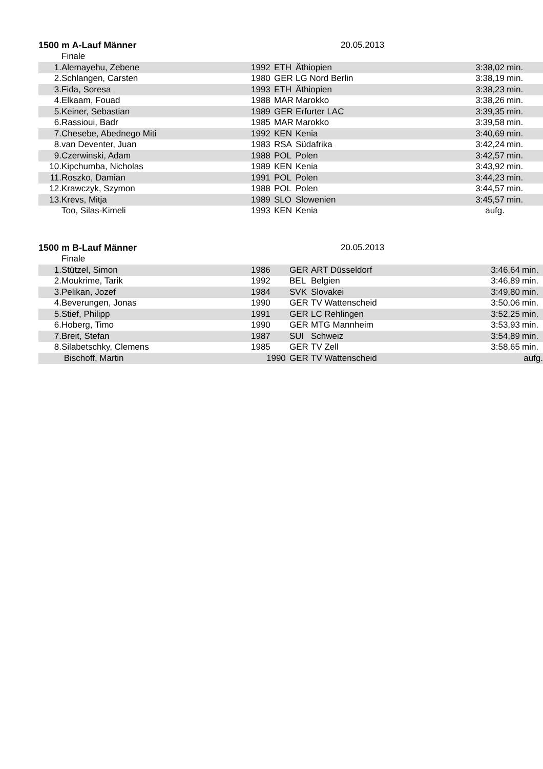1500 m A-Lauf Männer 20.05.2013
Finale
| 1. | Alemayehu, Zebene | 1992 | ETH | Äthiopien | 3:38,02 | min. |
| 2. | Schlangen, Carsten | 1980 | GER | LG Nord Berlin | 3:38,19 | min. |
| 3. | Fida, Soresa | 1993 | ETH | Äthiopien | 3:38,23 | min. |
| 4. | Elkaam, Fouad | 1988 | MAR | Marokko | 3:38,26 | min. |
| 5. | Keiner, Sebastian | 1989 | GER | Erfurter LAC | 3:39,35 | min. |
| 6. | Rassioui, Badr | 1985 | MAR | Marokko | 3:39,58 | min. |
| 7. | Chesebe, Abednego Miti | 1992 | KEN | Kenia | 3:40,69 | min. |
| 8. | van Deventer, Juan | 1983 | RSA | Südafrika | 3:42,24 | min. |
| 9. | Czerwinski, Adam | 1988 | POL | Polen | 3:42,57 | min. |
| 10. | Kipchumba, Nicholas | 1989 | KEN | Kenia | 3:43,92 | min. |
| 11. | Roszko, Damian | 1991 | POL | Polen | 3:44,23 | min. |
| 12. | Krawczyk, Szymon | 1988 | POL | Polen | 3:44,57 | min. |
| 13. | Krevs, Mitja | 1989 | SLO | Slowenien | 3:45,57 | min. |
| | Too, Silas-Kimeli | 1993 | KEN | Kenia | aufg. | |
1500 m B-Lauf Männer 20.05.2013
Finale
| 1. | Stützel, Simon | 1986 | GER | ART Düsseldorf | 3:46,64 | min. |
| 2. | Moukrime, Tarik | 1992 | BEL | Belgien | 3:46,89 | min. |
| 3. | Pelikan, Jozef | 1984 | SVK | Slovakei | 3:49,80 | min. |
| 4. | Beverungen, Jonas | 1990 | GER | TV Wattenscheid | 3:50,06 | min. |
| 5. | Stief, Philipp | 1991 | GER | LC Rehlingen | 3:52,25 | min. |
| 6. | Hoberg, Timo | 1990 | GER | MTG Mannheim | 3:53,93 | min. |
| 7. | Breit, Stefan | 1987 | SUI | Schweiz | 3:54,89 | min. |
| 8. | Silabetschky, Clemens | 1985 | GER | TV Zell | 3:58,65 | min. |
| | Bischoff, Martin | 1990 | GER | TV Wattenscheid | | aufg. |